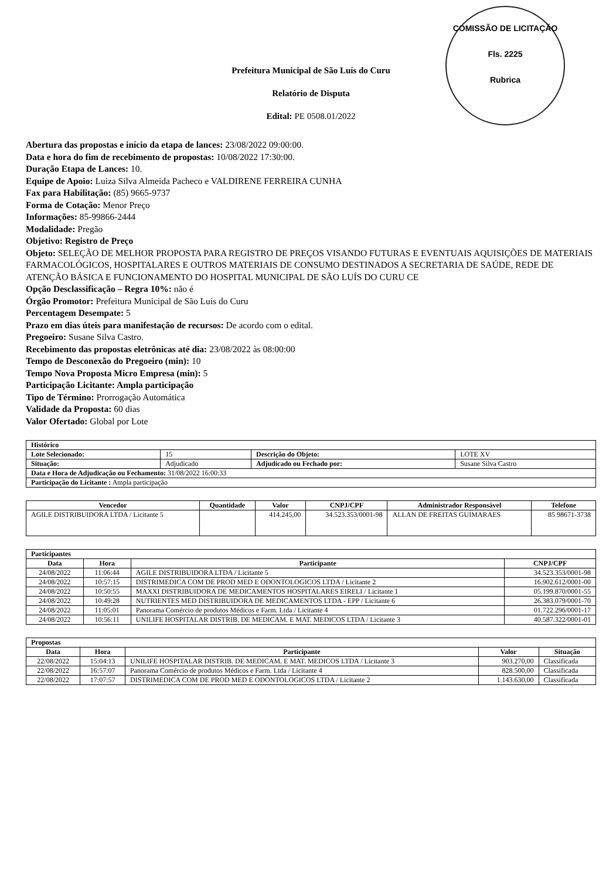COMISSÃO DE LICITAÇÃO
Fls. 2225
Rubrica
Prefeitura Municipal de São Luís do Curu
Relatório de Disputa
Edital: PE 0508.01/2022
Abertura das propostas e início da etapa de lances: 23/08/2022 09:00:00.
Data e hora do fim de recebimento de propostas: 10/08/2022 17:30:00.
Duração Etapa de Lances: 10.
Equipe de Apoio: Luiza Silva Almeida Pacheco e VALDIRENE FERREIRA CUNHA
Fax para Habilitação: (85) 9665-9737
Forma de Cotação: Menor Preço
Informações: 85-99866-2444
Modalidade: Pregão
Objetivo: Registro de Preço
Objeto: SELEÇÃO DE MELHOR PROPOSTA PARA REGISTRO DE PREÇOS VISANDO FUTURAS E EVENTUAIS AQUISIÇÕES DE MATERIAIS FARMACOLÓGICOS, HOSPITALARES E OUTROS MATERIAIS DE CONSUMO DESTINADOS A SECRETARIA DE SAÚDE, REDE DE ATENÇÃO BÁSICA E FUNCIONAMENTO DO HOSPITAL MUNICIPAL DE SÃO LUÍS DO CURU CE
Opção Desclassificação – Regra 10%: não é
Órgão Promotor: Prefeitura Municipal de São Luís do Curu
Percentagem Desempate: 5
Prazo em dias úteis para manifestação de recursos: De acordo com o edital.
Pregoeiro: Susane Silva Castro.
Recebimento das propostas eletrônicas até dia: 23/08/2022 às 08:00:00
Tempo de Desconexão do Pregoeiro (min): 10
Tempo Nova Proposta Micro Empresa (min): 5
Participação Licitante: Ampla participação
Tipo de Término: Prorrogação Automática
Validade da Proposta: 60 dias
Valor Ofertado: Global por Lote
| Histórico | | | |
| --- | --- | --- | --- |
| Lote Selecionado: | 15 | Descrição do Objeto: | LOTE XV |
| Situação: | Adjudicado | Adjudicado ou Fechado por: | Susane Silva Castro |
| Data e Hora de Adjudicação ou Fechamento: 31/08/2022 16:00:33 | | | |
| Participação do Licitante : Ampla participação | | | |
| Vencedor | Quantidade | Valor | CNPJ/CPF | Administrador Responsável | Telefone |
| --- | --- | --- | --- | --- | --- |
| AGILE DISTRIBUIDORA LTDA / Licitante 5 | | 414.245,00 | 34.523.353/0001-98 | ALLAN DE FREITAS GUIMARAES | 85 98671-3738 |
| Participantes | | | |
| --- | --- | --- | --- |
| Data | Hora | Participante | CNPJ/CPF |
| 24/08/2022 | 11:06:44 | AGILE DISTRIBUIDORA LTDA / Licitante 5 | 34.523.353/0001-98 |
| 24/08/2022 | 10:57:15 | DISTRIMEDICA COM DE PROD MED E ODONTOLOGICOS LTDA / Licitante 2 | 16.902.612/0001-00 |
| 24/08/2022 | 10:50:55 | MAXXI DISTRIBUIDORA DE MEDICAMENTOS HOSPITALARES EIRELI / Licitante 1 | 05.199.870/0001-55 |
| 24/08/2022 | 10:49:28 | NUTRIENTES MED DISTRIBUIDORA DE MEDICAMENTOS LTDA - EPP / Licitante 6 | 26.383.079/0001-70 |
| 24/08/2022 | 11:05:01 | Panorama Comércio de produtos Médicos e Farm. Ltda / Licitante 4 | 01.722.296/0001-17 |
| 24/08/2022 | 10:56:11 | UNILIFE HOSPITALAR DISTRIB. DE MEDICAM. E MAT. MEDICOS LTDA / Licitante 3 | 40.587.322/0001-01 |
| Propostas | | | | |
| --- | --- | --- | --- | --- |
| Data | Hora | Participante | Valor | Situação |
| 22/08/2022 | 15:04:13 | UNILIFE HOSPITALAR DISTRIB. DE MEDICAM. E MAT. MEDICOS LTDA / Licitante 3 | 903.270,00 | Classificada |
| 22/08/2022 | 16:57:07 | Panorama Comércio de produtos Médicos e Farm. Ltda / Licitante 4 | 828.500,00 | Classificada |
| 22/08/2022 | 17:07:57 | DISTRIMEDICA COM DE PROD MED E ODONTOLOGICOS LTDA / Licitante 2 | 1.143.630,00 | Classificada |